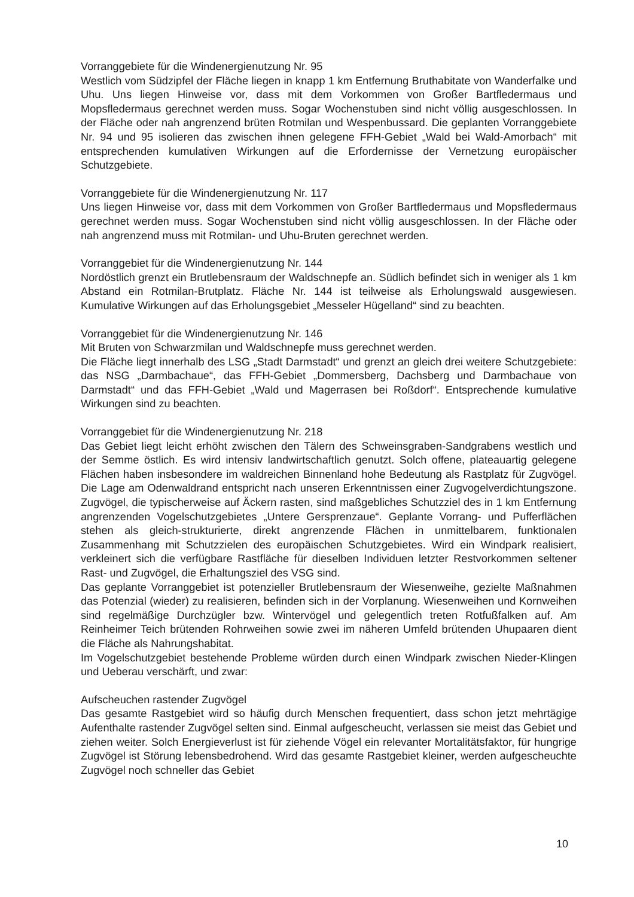Vorranggebiete für die Windenergienutzung Nr. 95
Westlich vom Südzipfel der Fläche liegen in knapp 1 km Entfernung Bruthabitate von Wanderfalke und Uhu. Uns liegen Hinweise vor, dass mit dem Vorkommen von Großer Bartfledermaus und Mopsfledermaus gerechnet werden muss. Sogar Wochenstuben sind nicht völlig ausgeschlossen. In der Fläche oder nah angrenzend brüten Rotmilan und Wespenbussard. Die geplanten Vorranggebiete Nr. 94 und 95 isolieren das zwischen ihnen gelegene FFH-Gebiet „Wald bei Wald-Amorbach“ mit entsprechenden kumulativen Wirkungen auf die Erfordernisse der Vernetzung europäischer Schutzgebiete.
Vorranggebiete für die Windenergienutzung Nr. 117
Uns liegen Hinweise vor, dass mit dem Vorkommen von Großer Bartfledermaus und Mopsfledermaus gerechnet werden muss. Sogar Wochenstuben sind nicht völlig ausgeschlossen. In der Fläche oder nah angrenzend muss mit Rotmilan- und Uhu-Bruten gerechnet werden.
Vorranggebiet für die Windenergienutzung Nr. 144
Nordöstlich grenzt ein Brutlebensraum der Waldschnepfe an. Südlich befindet sich in weniger als 1 km Abstand ein Rotmilan-Brutplatz. Fläche Nr. 144 ist teilweise als Erholungswald ausgewiesen. Kumulative Wirkungen auf das Erholungsgebiet „Messeler Hügelland“ sind zu beachten.
Vorranggebiet für die Windenergienutzung Nr. 146
Mit Bruten von Schwarzmilan und Waldschnepfe muss gerechnet werden.
Die Fläche liegt innerhalb des LSG „Stadt Darmstadt“ und grenzt an gleich drei weitere Schutzgebiete: das NSG „Darmbachaue“, das FFH-Gebiet „Dommersberg, Dachsberg und Darmbachaue von Darmstadt“ und das FFH-Gebiet „Wald und Magerrasen bei Roßdorf“. Entsprechende kumulative Wirkungen sind zu beachten.
Vorranggebiet für die Windenergienutzung Nr. 218
Das Gebiet liegt leicht erhöht zwischen den Tälern des Schweinsgraben-Sandgrabens westlich und der Semme östlich. Es wird intensiv landwirtschaftlich genutzt. Solch offene, plateauartig gelegene Flächen haben insbesondere im waldreichen Binnenland hohe Bedeutung als Rastplatz für Zugvögel. Die Lage am Odenwaldrand entspricht nach unseren Erkenntnissen einer Zugvogelverdichtungszone. Zugvögel, die typischerweise auf Äckern rasten, sind maßgebliches Schutzziel des in 1 km Entfernung angrenzenden Vogelschutzgebietes „Untere Gersprenzaue“. Geplante Vorrang- und Pufferflächen stehen als gleich-strukturierte, direkt angrenzende Flächen in unmittelbarem, funktionalen Zusammenhang mit Schutzzielen des europäischen Schutzgebietes. Wird ein Windpark realisiert, verkleinert sich die verfügbare Rastfläche für dieselben Individuen letzter Restvorkommen seltener Rast- und Zugvögel, die Erhaltungsziel des VSG sind.
Das geplante Vorranggebiet ist potenzieller Brutlebensraum der Wiesenweihe, gezielte Maßnahmen das Potenzial (wieder) zu realisieren, befinden sich in der Vorplanung. Wiesenweihen und Kornweihen sind regelmäßige Durchzügler bzw. Wintervögel und gelegentlich treten Rotfußfalken auf. Am Reinheimer Teich brütenden Rohrweihen sowie zwei im näheren Umfeld brütenden Uhupaaren dient die Fläche als Nahrungshabitat.
Im Vogelschutzgebiet bestehende Probleme würden durch einen Windpark zwischen Nieder-Klingen und Ueberau verschärft, und zwar:
Aufscheuchen rastender Zugvögel
Das gesamte Rastgebiet wird so häufig durch Menschen frequentiert, dass schon jetzt mehrtägige Aufenthalte rastender Zugvögel selten sind. Einmal aufgescheucht, verlassen sie meist das Gebiet und ziehen weiter. Solch Energieverlust ist für ziehende Vögel ein relevanter Mortalitätsfaktor, für hungrige Zugvögel ist Störung lebensbedrohend. Wird das gesamte Rastgebiet kleiner, werden aufgescheuchte Zugvögel noch schneller das Gebiet
10